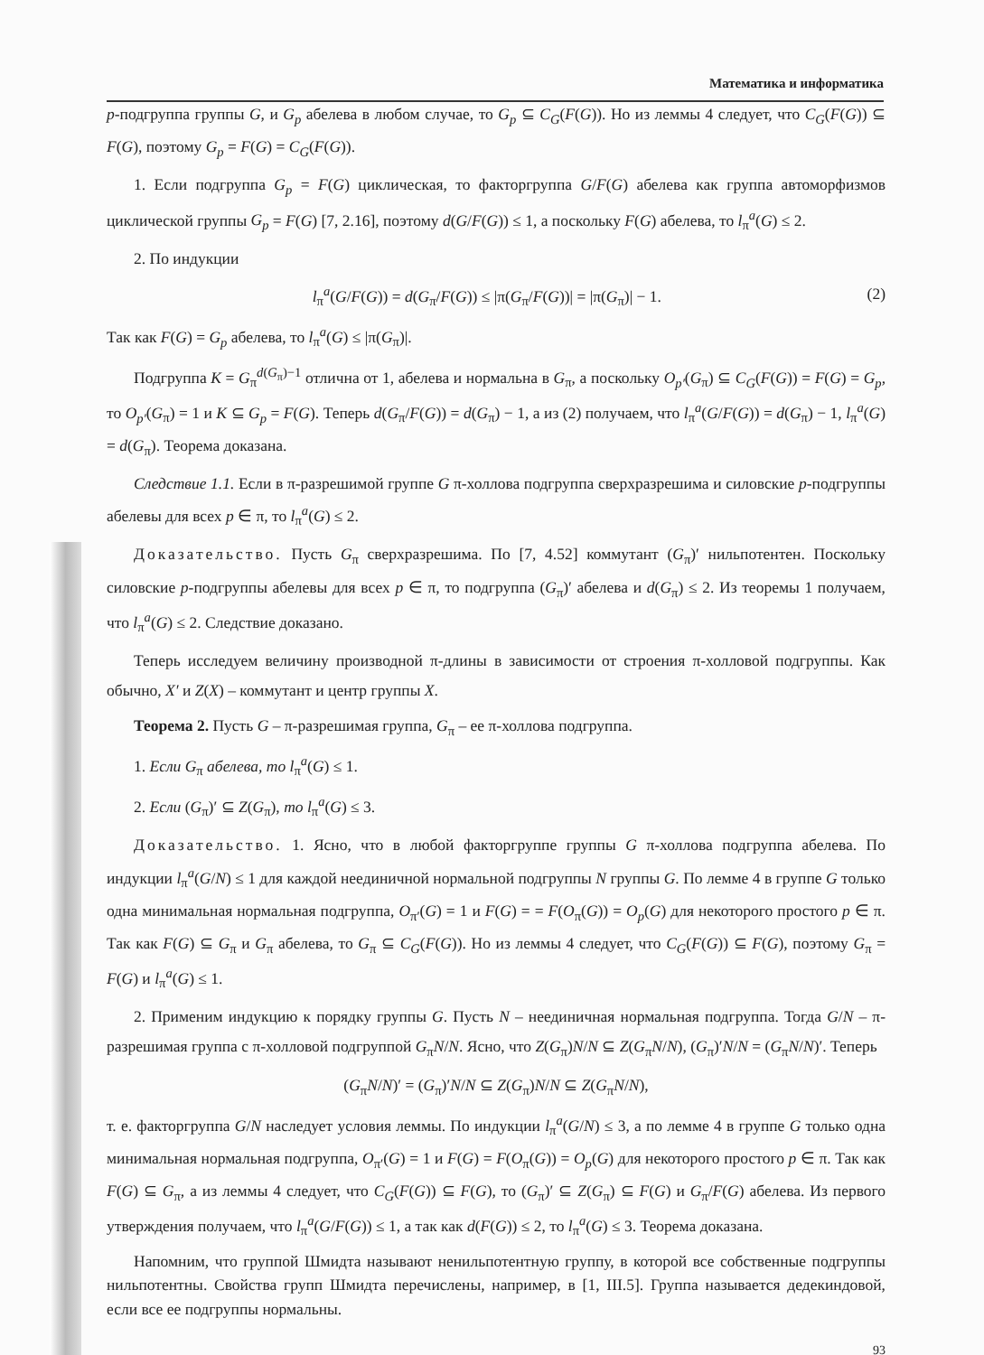Математика и информатика
p-подгруппа группы G, и G<sub>p</sub> абелева в любом случае, то G<sub>p</sub> ⊆ C<sub>G</sub>(F(G)). Но из леммы 4 следует, что C<sub>G</sub>(F(G)) ⊆ F(G), поэтому G<sub>p</sub> = F(G) = C<sub>G</sub>(F(G)).
1. Если подгруппа G<sub>p</sub> = F(G) циклическая, то факторгруппа G/F(G) абелева как группа автоморфизмов циклической группы G<sub>p</sub> = F(G) [7, 2.16], поэтому d(G/F(G)) ≤ 1, а поскольку F(G) абелева, то l<sub>π</sub><sup>a</sup>(G) ≤ 2.
2. По индукции
l<sub>π</sub><sup>a</sup>(G/F(G)) = d(G<sub>π</sub>/F(G)) ≤ |π(G<sub>π</sub>/F(G))| = |π(G<sub>π</sub>)| − 1. (2)
Так как F(G) = G<sub>p</sub> абелева, то l<sub>π</sub><sup>a</sup>(G) ≤ |π(G<sub>π</sub>)|.
Подгруппа K = G<sub>π</sub><sup>d(G<sub>π</sub>)−1</sup> отлична от 1, абелева и нормальна в G<sub>π</sub>, а поскольку O<sub>p′</sub>(G<sub>π</sub>) ⊆ C<sub>G</sub>(F(G)) = F(G) = G<sub>p</sub>, то O<sub>p′</sub>(G<sub>π</sub>) = 1 и K ⊆ G<sub>p</sub> = F(G). Теперь d(G<sub>π</sub>/F(G)) = d(G<sub>π</sub>) − 1, а из (2) получаем, что l<sub>π</sub><sup>a</sup>(G/F(G)) = d(G<sub>π</sub>) − 1, l<sub>π</sub><sup>a</sup>(G) = d(G<sub>π</sub>). Теорема доказана.
Следствие 1.1. Если в π-разрешимой группе G π-холлова подгруппа сверхразрешима и силовские p-подгруппы абелевы для всех p ∈ π, то l<sub>π</sub><sup>a</sup>(G) ≤ 2.
Доказательство. Пусть G<sub>π</sub> сверхразрешима. По [7, 4.52] коммутант (G<sub>π</sub>)′ нильпотентен. Поскольку силовские p-подгруппы абелевы для всех p ∈ π, то подгруппа (G<sub>π</sub>)′ абелева и d(G<sub>π</sub>) ≤ 2. Из теоремы 1 получаем, что l<sub>π</sub><sup>a</sup>(G) ≤ 2. Следствие доказано.
Теперь исследуем величину производной π-длины в зависимости от строения π-холловой подгруппы. Как обычно, X′ и Z(X) – коммутант и центр группы X.
Теорема 2. Пусть G – π-разрешимая группа, G<sub>π</sub> – ее π-холлова подгруппа.
1. Если G<sub>π</sub> абелева, то l<sub>π</sub><sup>a</sup>(G) ≤ 1.
2. Если (G<sub>π</sub>)′ ⊆ Z(G<sub>π</sub>), то l<sub>π</sub><sup>a</sup>(G) ≤ 3.
Доказательство. 1. Ясно, что в любой факторгруппе группы G π-холлова подгруппа абелева. По индукции l<sub>π</sub><sup>a</sup>(G/N) ≤ 1 для каждой неединичной нормальной подгруппы N группы G. По лемме 4 в группе G только одна минимальная нормальная подгруппа, O<sub>π′</sub>(G) = 1 и F(G) = = F(O<sub>π</sub>(G)) = O<sub>p</sub>(G) для некоторого простого p ∈ π. Так как F(G) ⊆ G<sub>π</sub> и G<sub>π</sub> абелева, то G<sub>π</sub> ⊆ C<sub>G</sub>(F(G)). Но из леммы 4 следует, что C<sub>G</sub>(F(G)) ⊆ F(G), поэтому G<sub>π</sub> = F(G) и l<sub>π</sub><sup>a</sup>(G) ≤ 1.
2. Применим индукцию к порядку группы G. Пусть N – неединичная нормальная подгруппа. Тогда G/N – π-разрешимая группа с π-холловой подгруппой G<sub>π</sub>N/N. Ясно, что Z(G<sub>π</sub>)N/N ⊆ Z(G<sub>π</sub>N/N), (G<sub>π</sub>)′N/N = (G<sub>π</sub>N/N)′. Теперь
(G<sub>π</sub>N/N)′ = (G<sub>π</sub>)′N/N ⊆ Z(G<sub>π</sub>)N/N ⊆ Z(G<sub>π</sub>N/N),
т. е. факторгруппа G/N наследует условия леммы. По индукции l<sub>π</sub><sup>a</sup>(G/N) ≤ 3, а по лемме 4 в группе G только одна минимальная нормальная подгруппа, O<sub>π′</sub>(G) = 1 и F(G) = F(O<sub>π</sub>(G)) = O<sub>p</sub>(G) для некоторого простого p ∈ π. Так как F(G) ⊆ G<sub>π</sub>, а из леммы 4 следует, что C<sub>G</sub>(F(G)) ⊆ F(G), то (G<sub>π</sub>)′ ⊆ Z(G<sub>π</sub>) ⊆ F(G) и G<sub>π</sub>/F(G) абелева. Из первого утверждения получаем, что l<sub>π</sub><sup>a</sup>(G/F(G)) ≤ 1, а так как d(F(G)) ≤ 2, то l<sub>π</sub><sup>a</sup>(G) ≤ 3. Теорема доказана.
Напомним, что группой Шмидта называют ненильпотентную группу, в которой все собственные подгруппы нильпотентны. Свойства групп Шмидта перечислены, например, в [1, III.5]. Группа называется дедекиндовой, если все ее подгруппы нормальны.
93